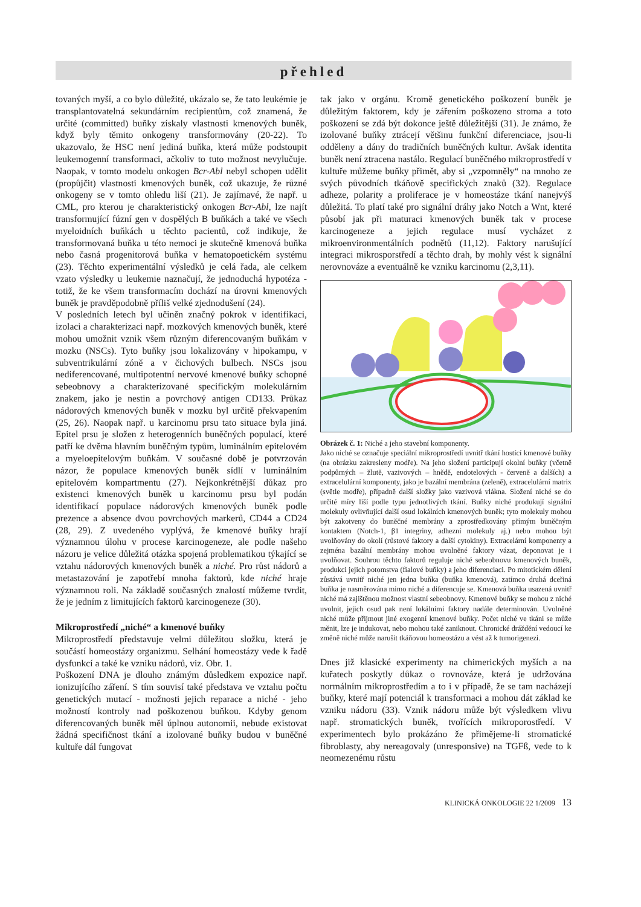přehled
tovaných myší, a co bylo důležité, ukázalo se, že tato leukémie je transplantovatelná sekundárním recipientům, což znamená, že určité (committed) buňky získaly vlastnosti kmenových buněk, když byly těmito onkogeny transformovány (20-22). To ukazovalo, že HSC není jediná buňka, která může podstoupit leukemogenní transformaci, ačkoliv to tuto možnost nevylučuje. Naopak, v tomto modelu onkogen Bcr-Abl nebyl schopen udělit (propůjčit) vlastnosti kmenových buněk, což ukazuje, že různé onkogeny se v tomto ohledu liší (21). Je zajímavé, že např. u CML, pro kterou je charakteristický onkogen Bcr-Abl, lze najít transformující fúzní gen v dospělých B buňkách a také ve všech myeloidních buňkách u těchto pacientů, což indikuje, že transformovaná buňka u této nemoci je skutečně kmenová buňka nebo časná progenitorová buňka v hematopoetickém systému (23). Těchto experimentální výsledků je celá řada, ale celkem vzato výsledky u leukemie naznačují, že jednoduchá hypotéza - totiž, že ke všem transformacím dochází na úrovni kmenových buněk je pravděpodobně příliš velké zjednodušení (24).
V posledních letech byl učiněn značný pokrok v identifikaci, izolaci a charakterizaci např. mozkových kmenových buněk, které mohou umožnit vznik všem různým diferencovaným buňkám v mozku (NSCs). Tyto buňky jsou lokalizovány v hipokampu, v subventrikulární zóně a v čichových bulbech. NSCs jsou nediferencované, multipotentní nervové kmenové buňky schopné sebeobnovy a charakterizované specifickým molekulárním znakem, jako je nestin a povrchový antigen CD133. Průkaz nádorových kmenových buněk v mozku byl určitě překvapením (25, 26). Naopak např. u karcinomu prsu tato situace byla jiná. Epitel prsu je složen z heterogenních buněčných populací, které patří ke dvěma hlavním buněčným typům, luminálním epitelovém a myeloepitelovým buňkám. V současné době je potvrzován názor, že populace kmenových buněk sídlí v luminálním epitelovém kompartmentu (27). Nejkonkrétnější důkaz pro existenci kmenových buněk u karcinomu prsu byl podán identifikací populace nádorových kmenových buněk podle prezence a absence dvou povrchových markerů, CD44 a CD24 (28, 29). Z uvedeného vyplývá, že kmenové buňky hrají významnou úlohu v procese karcinogeneze, ale podle našeho názoru je velice důležitá otázka spojená problematikou týkající se vztahu nádorových kmenových buněk a niché. Pro růst nádorů a metastazování je zapotřebí mnoha faktorů, kde niché hraje významnou roli. Na základě současných znalostí můžeme tvrdit, že je jedním z limitujících faktorů karcinogeneze (30).
Mikroprostředí „niché“ a kmenové buňky
Mikroprostředí představuje velmi důležitou složku, která je součástí homeostázy organizmu. Selhání homeostázy vede k řadě dysfunkcí a také ke vzniku nádorů, viz. Obr. 1.
Poškození DNA je dlouho známým důsledkem expozice např. ionizujícího záření. S tím souvisí také představa ve vztahu počtu genetických mutací - možnosti jejich reparace a niché - jeho možností kontroly nad poškozenou buňkou. Kdyby genom diferencovaných buněk měl úplnou autonomii, nebude existovat žádná specifičnost tkání a izolované buňky budou v buněčné kultuře dál fungovat
tak jako v orgánu. Kromě genetického poškození buněk je důležitým faktorem, kdy je zářením poškozeno stroma a toto poškození se zdá být dokonce ještě důležitější (31). Je známo, že izolované buňky ztrácejí většinu funkční diferenciace, jsou-li odděleny a dány do tradičních buněčných kultur. Avšak identita buněk není ztracena nastálo. Regulací buněčného mikroprostředí v kultuře můžeme buňky přimět, aby si „vzpomněly“ na mnoho ze svých původních tkáňově specifických znaků (32). Regulace adheze, polarity a proliferace je v homeostáze tkání nanejvýš důležitá. To platí také pro signální dráhy jako Notch a Wnt, které působí jak při maturaci kmenových buněk tak v procese karcinogeneze a jejich regulace musí vycházet z mikroenvironmentálních podnětů (11,12). Faktory narušující integraci mikrosporstředí a těchto drah, by mohly vést k signální nerovnováze a eventuálně ke vzniku karcinomu (2,3,11).
Obrázek č. 1: Niché a jeho stavební komponenty.
Jako niché se označuje speciální mikroprostředí uvnitř tkání hostící kmenové buňky (na obrázku zakresleny modře). Na jeho složení participují okolní buňky (včetně podpůrných – žlutě, vazivových – hnědě, endotelových - červeně a dalších) a extracelulární komponenty, jako je bazální membrána (zeleně), extracelulární matrix (světle modře), případně další složky jako vazivová vlákna. Složení niché se do určité míry liší podle typu jednotlivých tkání. Buňky niché produkují signální molekuly ovlivňující další osud lokálních kmenových buněk; tyto molekuly mohou být zakotveny do buněčné membrány a zprostředkovány přímým buněčným kontaktem (Notch-1, β1 integriny, adhezní molekuly aj.) nebo mohou být uvolňovány do okolí (růstové faktory a další cytokiny). Extracelární komponenty a zejména bazální membrány mohou uvolněné faktory vázat, deponovat je i uvolňovat. Souhrou těchto faktorů reguluje niché sebeobnovu kmenových buněk, produkci jejich potomstva (fialové buňky) a jeho diferenciaci. Po mitotickém dělení zůstává uvnitř niché jen jedna buňka (buňka kmenová), zatímco druhá dceřiná buňka je nasměrována mimo niché a diferencuje se. Kmenová buňka usazená uvnitř niché má zajištěnou možnost vlastní sebeobnovy. Kmenové buňky se mohou z niché uvolnit, jejich osud pak není lokálními faktory nadále determinován. Uvolněné niché může přijmout jiné exogenní kmenové buňky. Počet niché ve tkáni se může měnit, lze je indukovat, nebo mohou také zaniknout. Chronické dráždění vedoucí ke změně niché může narušit tkáňovou homeostázu a vést až k tumorigenezi.
Dnes již klasické experimenty na chimerických myších a na kuřatech poskytly důkaz o rovnováze, která je udržována normálním mikroprostředím a to i v případě, že se tam nacházejí buňky, které mají potenciál k transformaci a mohou dát základ ke vzniku nádoru (33). Vznik nádoru může být výsledkem vlivu např. stromatických buněk, tvořících mikroporostředí. V experimentech bylo prokázáno že přiměјeme-li stromatické fibroblasty, aby nereagovaly (unresponsive) na TGFß, vede to k neomezenému růstu
KLINICKÁ ONKOLOGIE 22 1/2009 13